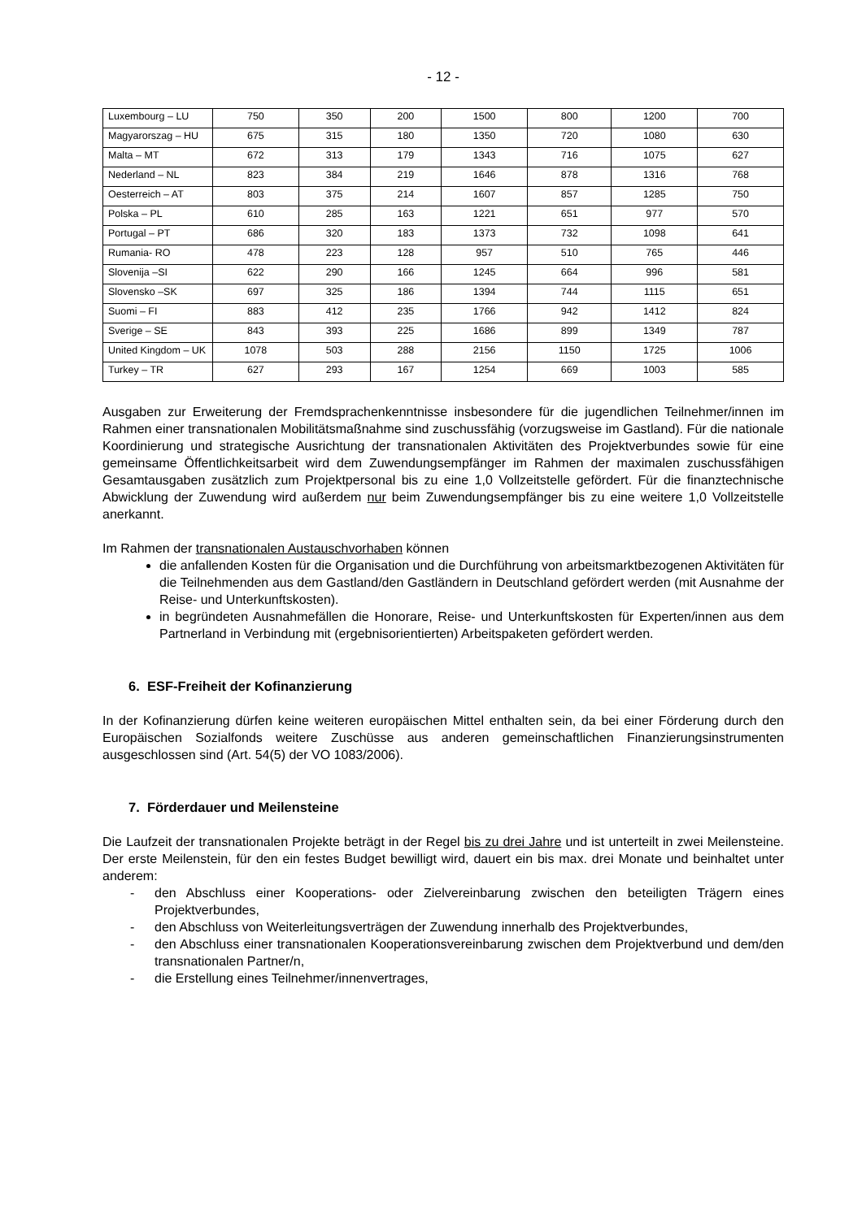- 12 -
| Luxembourg – LU | 750 | 350 | 200 | 1500 | 800 | 1200 | 700 |
| Magyarorszag – HU | 675 | 315 | 180 | 1350 | 720 | 1080 | 630 |
| Malta – MT | 672 | 313 | 179 | 1343 | 716 | 1075 | 627 |
| Nederland – NL | 823 | 384 | 219 | 1646 | 878 | 1316 | 768 |
| Oesterreich – AT | 803 | 375 | 214 | 1607 | 857 | 1285 | 750 |
| Polska – PL | 610 | 285 | 163 | 1221 | 651 | 977 | 570 |
| Portugal – PT | 686 | 320 | 183 | 1373 | 732 | 1098 | 641 |
| Rumania- RO | 478 | 223 | 128 | 957 | 510 | 765 | 446 |
| Slovenija –SI | 622 | 290 | 166 | 1245 | 664 | 996 | 581 |
| Slovensko –SK | 697 | 325 | 186 | 1394 | 744 | 1115 | 651 |
| Suomi – FI | 883 | 412 | 235 | 1766 | 942 | 1412 | 824 |
| Sverige – SE | 843 | 393 | 225 | 1686 | 899 | 1349 | 787 |
| United Kingdom – UK | 1078 | 503 | 288 | 2156 | 1150 | 1725 | 1006 |
| Turkey – TR | 627 | 293 | 167 | 1254 | 669 | 1003 | 585 |
Ausgaben zur Erweiterung der Fremdsprachenkenntnisse insbesondere für die jugendlichen Teilnehmer/innen im Rahmen einer transnationalen Mobilitätsmaßnahme sind zuschussfähig (vorzugsweise im Gastland). Für die nationale Koordinierung und strategische Ausrichtung der transnationalen Aktivitäten des Projektverbundes sowie für eine gemeinsame Öffentlichkeitsarbeit wird dem Zuwendungsempfänger im Rahmen der maximalen zuschussfähigen Gesamtausgaben zusätzlich zum Projektpersonal bis zu eine 1,0 Vollzeitstelle gefördert. Für die finanztechnische Abwicklung der Zuwendung wird außerdem nur beim Zuwendungsempfänger bis zu eine weitere 1,0 Vollzeitstelle anerkannt.
Im Rahmen der transnationalen Austauschvorhaben können
die anfallenden Kosten für die Organisation und die Durchführung von arbeitsmarktbezogenen Aktivitäten für die Teilnehmenden aus dem Gastland/den Gastländern in Deutschland gefördert werden (mit Ausnahme der Reise- und Unterkunftskosten).
in begründeten Ausnahmefällen die Honorare, Reise- und Unterkunftskosten für Experten/innen aus dem Partnerland in Verbindung mit (ergebnisorientierten) Arbeitspaketen gefördert werden.
6. ESF-Freiheit der Kofinanzierung
In der Kofinanzierung dürfen keine weiteren europäischen Mittel enthalten sein, da bei einer Förderung durch den Europäischen Sozialfonds weitere Zuschüsse aus anderen gemeinschaftlichen Finanzierungsinstrumenten ausgeschlossen sind (Art. 54(5) der VO 1083/2006).
7. Förderdauer und Meilensteine
Die Laufzeit der transnationalen Projekte beträgt in der Regel bis zu drei Jahre und ist unterteilt in zwei Meilensteine. Der erste Meilenstein, für den ein festes Budget bewilligt wird, dauert ein bis max. drei Monate und beinhaltet unter anderem:
- den Abschluss einer Kooperations- oder Zielvereinbarung zwischen den beteiligten Trägern eines Projektverbundes,
- den Abschluss von Weiterleitungsverträgen der Zuwendung innerhalb des Projektverbundes,
- den Abschluss einer transnationalen Kooperationsvereinbarung zwischen dem Projektverbund und dem/den transnationalen Partner/n,
- die Erstellung eines Teilnehmer/innenvertrages,